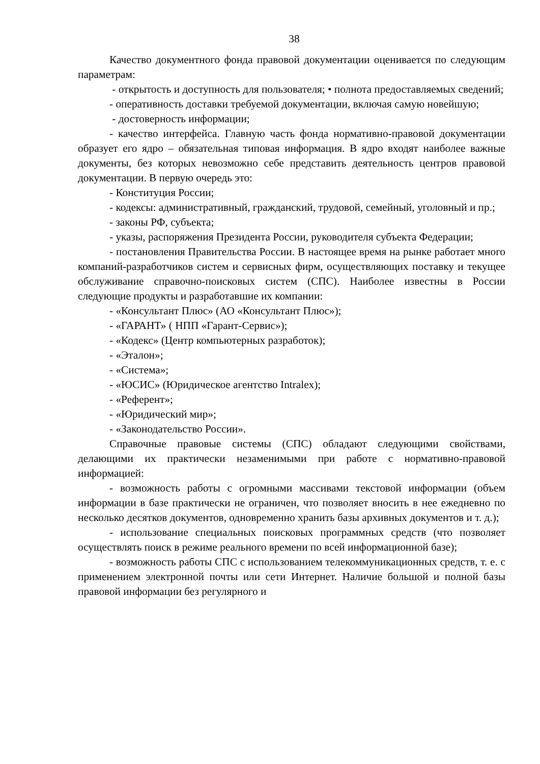38
Качество документного фонда правовой документации оценивается по следующим параметрам:
- открытость и доступность для пользователя; • полнота предоставляемых сведений;
- оперативность доставки требуемой документации, включая самую новейшую;
- достоверность информации;
- качество интерфейса. Главную часть фонда нормативно-правовой документации образует его ядро – обязательная типовая информация. В ядро входят наиболее важные документы, без которых невозможно себе представить деятельность центров правовой документации. В первую очередь это:
- Конституция России;
- кодексы: административный, гражданский, трудовой, семейный, уголовный и пр.;
- законы РФ, субъекта;
- указы, распоряжения Президента России, руководителя субъекта Федерации;
- постановления Правительства России. В настоящее время на рынке работает много компаний-разработчиков систем и сервисных фирм, осуществляющих поставку и текущее обслуживание справочно-поисковых систем (СПС). Наиболее известны в России следующие продукты и разработавшие их компании:
- «Консультант Плюс» (АО «Консультант Плюс»);
- «ГАРАНТ» ( НПП «Гарант-Сервис»);
- «Кодекс» (Центр компьютерных разработок);
- «Эталон»;
- «Система»;
- «ЮСИС» (Юридическое агентство Intralex);
- «Референт»;
- «Юридический мир»;
- «Законодательство России».
Справочные правовые системы (СПС) обладают следующими свойствами, делающими их практически незаменимыми при работе с нормативно-правовой информацией:
- возможность работы с огромными массивами текстовой информации (объем информации в базе практически не ограничен, что позволяет вносить в нее ежедневно по несколько десятков документов, одновременно хранить базы архивных документов и т. д.);
- использование специальных поисковых программных средств (что позволяет осуществлять поиск в режиме реального времени по всей информационной базе);
- возможность работы СПС с использованием телекоммуникационных средств, т. е. с применением электронной почты или сети Интернет. Наличие большой и полной базы правовой информации без регулярного и